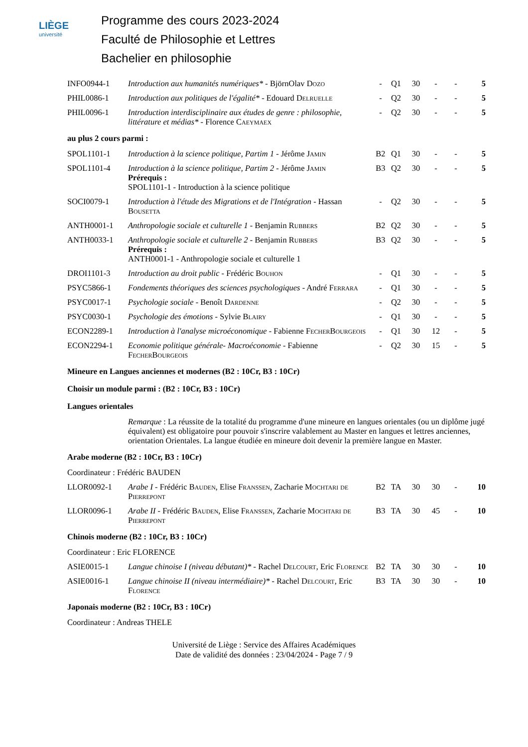LIÈGE
université
Programme des cours 2023-2024
Faculté de Philosophie et Lettres
Bachelier en philosophie
| INFO0944-1 | Introduction aux humanités numériques* - BjörnOlav Dozo | - | Q1 | 30 | - | - | 5 |
| PHIL0086-1 | Introduction aux politiques de l'égalité* - Edouard Delruelle | - | Q2 | 30 | - | - | 5 |
| PHIL0096-1 | Introduction interdisciplinaire aux études de genre : philosophie, littérature et médias* - Florence Caeymaex | - | Q2 | 30 | - | - | 5 |
| au plus 2 cours parmi : | | | | | | | |
| SPOL1101-1 | Introduction à la science politique, Partim 1 - Jérôme Jamin | B2 | Q1 | 30 | - | - | 5 |
| SPOL1101-4 | Introduction à la science politique, Partim 2 - Jérôme Jamin Prérequis : SPOL1101-1 - Introduction à la science politique | B3 | Q2 | 30 | - | - | 5 |
| SOCI0079-1 | Introduction à l'étude des Migrations et de l'Intégration - Hassan Bousetta | - | Q2 | 30 | - | - | 5 |
| ANTH0001-1 | Anthropologie sociale et culturelle 1 - Benjamin Rubbers | B2 | Q2 | 30 | - | - | 5 |
| ANTH0033-1 | Anthropologie sociale et culturelle 2 - Benjamin Rubbers Prérequis : ANTH0001-1 - Anthropologie sociale et culturelle 1 | B3 | Q2 | 30 | - | - | 5 |
| DROI1101-3 | Introduction au droit public - Frédéric Bouhon | - | Q1 | 30 | - | - | 5 |
| PSYC5866-1 | Fondements théoriques des sciences psychologiques - André Ferrara | - | Q1 | 30 | - | - | 5 |
| PSYC0017-1 | Psychologie sociale - Benoît Dardenne | - | Q2 | 30 | - | - | 5 |
| PSYC0030-1 | Psychologie des émotions - Sylvie Blairy | - | Q1 | 30 | - | - | 5 |
| ECON2289-1 | Introduction à l'analyse microéconomique - Fabienne FecherBourgeois | - | Q1 | 30 | 12 | - | 5 |
| ECON2294-1 | Economie politique générale- Macroéconomie - Fabienne FecherBourgeois | - | Q2 | 30 | 15 | - | 5 |
| Mineure en Langues anciennes et modernes (B2 : 10Cr, B3 : 10Cr) | | | | | | | |
| Choisir un module parmi : (B2 : 10Cr, B3 : 10Cr) | | | | | | | |
| Langues orientales | | | | | | | |
| | Remarque : La réussite de la totalité du programme d'une mineure en langues orientales (ou un diplôme jugé équivalent) est obligatoire pour pouvoir s'inscrire valablement au Master en langues et lettres anciennes, orientation Orientales. La langue étudiée en mineure doit devenir la première langue en Master. | | | | | | |
| Arabe moderne (B2 : 10Cr, B3 : 10Cr) | | | | | | | |
| Coordinateur : Frédéric BAUDEN | | | | | | | |
| LLOR0092-1 | Arabe I - Frédéric Bauden , Elise Franssen , Zacharie Mochtari de Pierrepont | B2 | TA | 30 | 30 | - | 10 |
| LLOR0096-1 | Arabe II - Frédéric Bauden , Elise Franssen , Zacharie Mochtari de Pierrepont | B3 | TA | 30 | 45 | - | 10 |
| Chinois moderne (B2 : 10Cr, B3 : 10Cr) | | | | | | | |
| Coordinateur : Eric FLORENCE | | | | | | | |
| ASIE0015-1 | Langue chinoise I (niveau débutant)* - Rachel Delcourt , Eric Florence | B2 | TA | 30 | 30 | - | 10 |
| ASIE0016-1 | Langue chinoise II (niveau intermédiaire)* - Rachel Delcourt , Eric Florence | B3 | TA | 30 | 30 | - | 10 |
| Japonais moderne (B2 : 10Cr, B3 : 10Cr) | | | | | | | |
| Coordinateur : Andreas THELE | | | | | | | |
Université de Liège : Service des Affaires Académiques
Date de validité des données : 23/04/2024 - Page 7 / 9